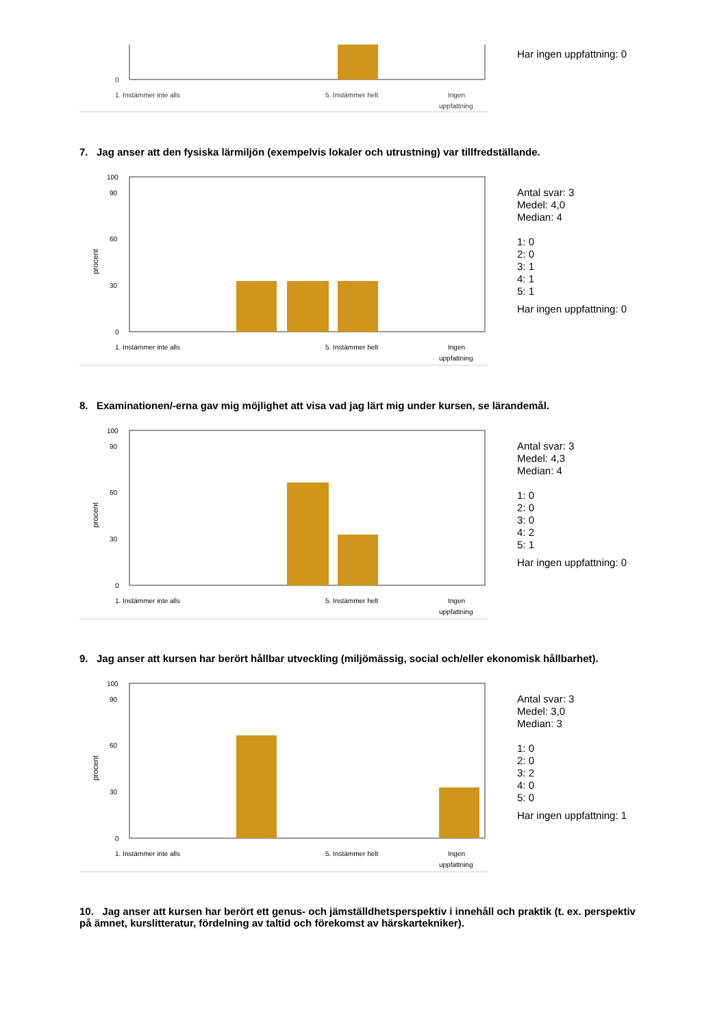0
1. Instämmer inte alls
5. Instämmer helt
Ingen
uppfattning
Har ingen uppfattning: 0
7. Jag anser att den fysiska lärmiljön (exempelvis lokaler och utrustning) var tillfredställande.
100
90
60
30
0
procent
1. Instämmer inte alls
5. Instämmer helt
Ingen
uppfattning
Antal svar: 3
Medel: 4,0
Median: 4
1: 0
2: 0
3: 1
4: 1
5: 1
Har ingen uppfattning: 0
8. Examinationen/-erna gav mig möjlighet att visa vad jag lärt mig under kursen, se lärandemål.
100
90
60
30
0
procent
1. Instämmer inte alls
5. Instämmer helt
Ingen
uppfattning
Antal svar: 3
Medel: 4,3
Median: 4
1: 0
2: 0
3: 0
4: 2
5: 1
Har ingen uppfattning: 0
9. Jag anser att kursen har berört hållbar utveckling (miljömässig, social och/eller ekonomisk hållbarhet).
100
90
60
30
0
procent
1. Instämmer inte alls
5. Instämmer helt
Ingen
uppfattning
Antal svar: 3
Medel: 3,0
Median: 3
1: 0
2: 0
3: 2
4: 0
5: 0
Har ingen uppfattning: 1
10. Jag anser att kursen har berört ett genus- och jämställdhetsperspektiv i innehåll och praktik (t. ex. perspektiv på ämnet, kurslitteratur, fördelning av taltid och förekomst av härskartekniker).